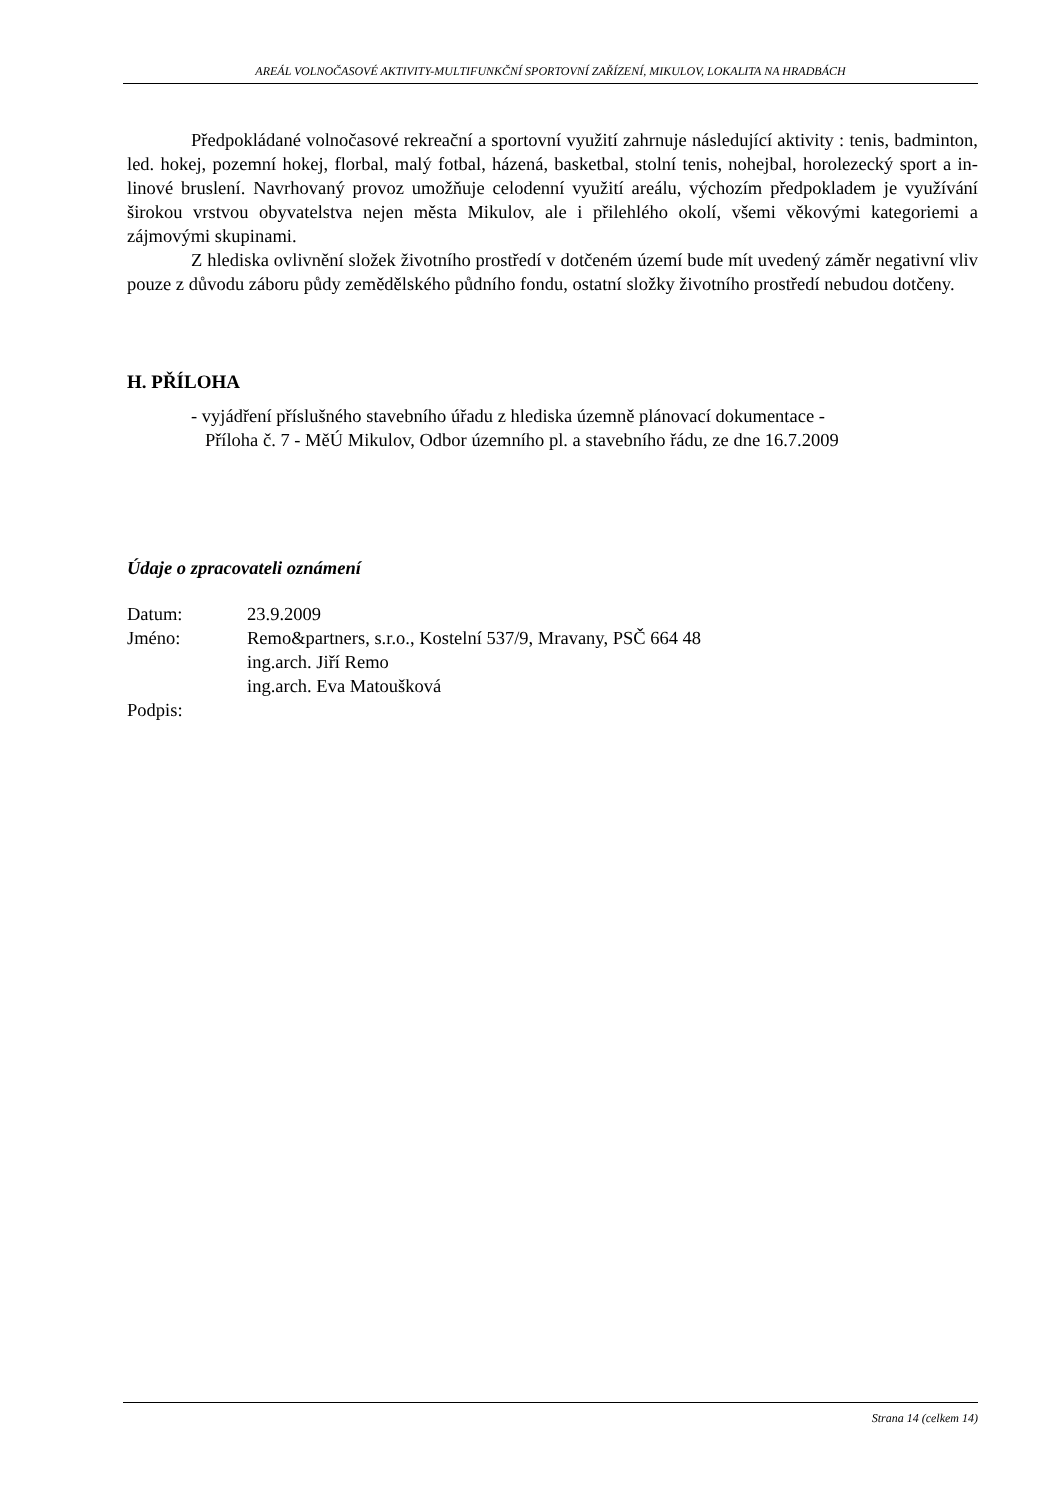AREÁL VOLNOČASOVÉ AKTIVITY-MULTIFUNKČNÍ SPORTOVNÍ ZAŘÍZENÍ, MIKULOV, LOKALITA NA HRADBÁCH
Předpokládané volnočasové rekreační a sportovní využití zahrnuje následující aktivity : tenis, badminton, led. hokej, pozemní hokej, florbal, malý fotbal, házená, basketbal, stolní tenis, nohejbal, horolezecký sport a in-linové bruslení. Navrhovaný provoz umožňuje celodenní využití areálu, výchozím předpokladem je využívání širokou vrstvou obyvatelstva nejen města Mikulov, ale i přilehlého okolí, všemi věkovými kategoriemi a zájmovými skupinami.
Z hlediska ovlivnění složek životního prostředí v dotčeném území bude mít uvedený záměr negativní vliv pouze z důvodu záboru půdy zemědělského půdního fondu, ostatní složky životního prostředí nebudou dotčeny.
H. PŘÍLOHA
- vyjádření příslušného stavebního úřadu z hlediska územně plánovací dokumentace -
Příloha č. 7 - MěÚ Mikulov, Odbor územního pl. a stavebního řádu, ze dne 16.7.2009
Údaje o zpracovateli oznámení
Datum: 23.9.2009
Jméno: Remo&partners, s.r.o., Kostelní 537/9, Mravany, PSČ 664 48
ing.arch. Jiří Remo
ing.arch. Eva Matoušková
Podpis:
Strana 14 (celkem 14)